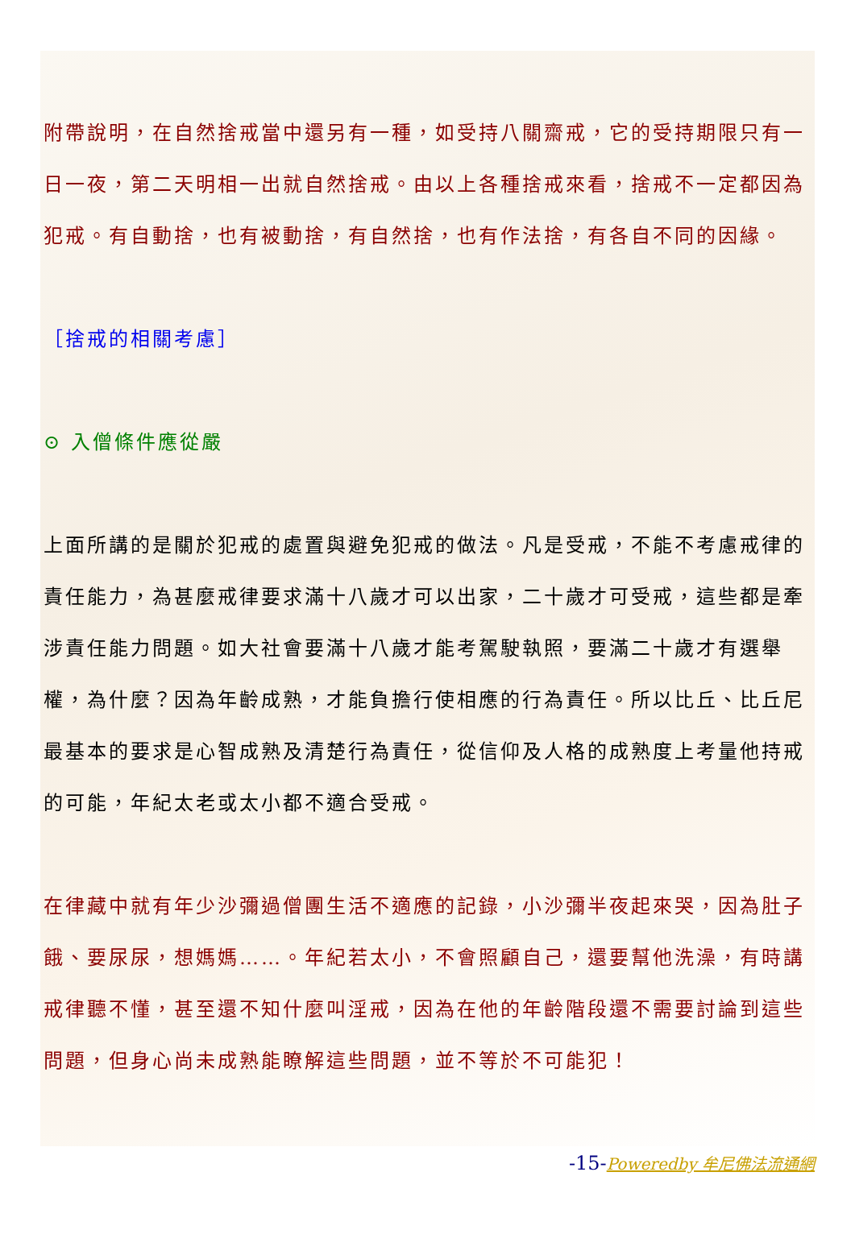附帶說明，在自然捨戒當中還另有一種，如受持八關齋戒，它的受持期限只有一日一夜，第二天明相一出就自然捨戒。由以上各種捨戒來看，捨戒不一定都因為犯戒。有自動捨，也有被動捨，有自然捨，也有作法捨，有各自不同的因緣。
［捨戒的相關考慮］
⊙ 入僧條件應從嚴
上面所講的是關於犯戒的處置與避免犯戒的做法。凡是受戒，不能不考慮戒律的責任能力，為甚麼戒律要求滿十八歲才可以出家，二十歲才可受戒，這些都是牽涉責任能力問題。如大社會要滿十八歲才能考駕駛執照，要滿二十歲才有選舉權，為什麼？因為年齡成熟，才能負擔行使相應的行為責任。所以比丘、比丘尼最基本的要求是心智成熟及清楚行為責任，從信仰及人格的成熟度上考量他持戒的可能，年紀太老或太小都不適合受戒。
在律藏中就有年少沙彌過僧團生活不適應的記錄，小沙彌半夜起來哭，因為肚子餓、要尿尿，想媽媽……。年紀若太小，不會照顧自己，還要幫他洗澡，有時講戒律聽不懂，甚至還不知什麼叫淫戒，因為在他的年齡階段還不需要討論到這些問題，但身心尚未成熟能瞭解這些問題，並不等於不可能犯！
-15-Poweredby 牟尼佛法流通網